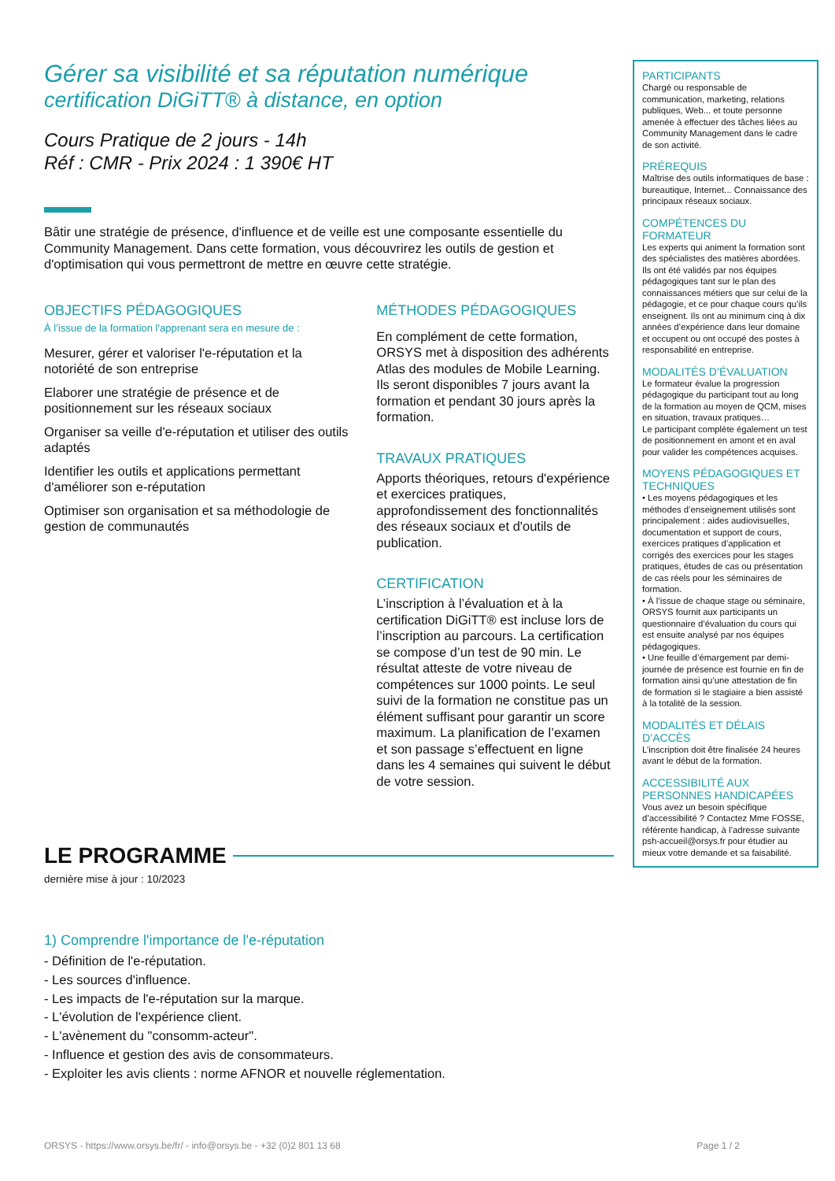Gérer sa visibilité et sa réputation numérique
certification DiGiTT® à distance, en option
Cours Pratique de 2 jours - 14h
Réf : CMR - Prix 2024 : 1 390€ HT
Bâtir une stratégie de présence, d'influence et de veille est une composante essentielle du Community Management. Dans cette formation, vous découvrirez les outils de gestion et d'optimisation qui vous permettront de mettre en œuvre cette stratégie.
OBJECTIFS PÉDAGOGIQUES
À l’issue de la formation l'apprenant sera en mesure de :
Mesurer, gérer et valoriser l'e-réputation et la notoriété de son entreprise
Elaborer une stratégie de présence et de positionnement sur les réseaux sociaux
Organiser sa veille d'e-réputation et utiliser des outils adaptés
Identifier les outils et applications permettant d'améliorer son e-réputation
Optimiser son organisation et sa méthodologie de gestion de communautés
MÉTHODES PÉDAGOGIQUES
En complément de cette formation, ORSYS met à disposition des adhérents Atlas des modules de Mobile Learning. Ils seront disponibles 7 jours avant la formation et pendant 30 jours après la formation.
TRAVAUX PRATIQUES
Apports théoriques, retours d'expérience et exercices pratiques, approfondissement des fonctionnalités des réseaux sociaux et d'outils de publication.
CERTIFICATION
L’inscription à l’évaluation et à la certification DiGiTT® est incluse lors de l’inscription au parcours. La certification se compose d’un test de 90 min. Le résultat atteste de votre niveau de compétences sur 1000 points. Le seul suivi de la formation ne constitue pas un élément suffisant pour garantir un score maximum. La planification de l’examen et son passage s’effectuent en ligne dans les 4 semaines qui suivent le début de votre session.
LE PROGRAMME
dernière mise à jour : 10/2023
1) Comprendre l'importance de l'e-réputation
- Définition de l'e-réputation.
- Les sources d'influence.
- Les impacts de l'e-réputation sur la marque.
- L'évolution de l'expérience client.
- L'avènement du "consomm-acteur".
- Influence et gestion des avis de consommateurs.
- Exploiter les avis clients : norme AFNOR et nouvelle réglementation.
PARTICIPANTS
Chargé ou responsable de communication, marketing, relations publiques, Web... et toute personne amenée à effectuer des tâches liées au Community Management dans le cadre de son activité.
PRÉREQUIS
Maîtrise des outils informatiques de base : bureautique, Internet... Connaissance des principaux réseaux sociaux.
COMPÉTENCES DU FORMATEUR
Les experts qui animent la formation sont des spécialistes des matières abordées. Ils ont été validés par nos équipes pédagogiques tant sur le plan des connaissances métiers que sur celui de la pédagogie, et ce pour chaque cours qu’ils enseignent. Ils ont au minimum cinq à dix années d’expérience dans leur domaine et occupent ou ont occupé des postes à responsabilité en entreprise.
MODALITÉS D’ÉVALUATION
Le formateur évalue la progression pédagogique du participant tout au long de la formation au moyen de QCM, mises en situation, travaux pratiques…
Le participant complète également un test de positionnement en amont et en aval pour valider les compétences acquises.
MOYENS PÉDAGOGIQUES ET TECHNIQUES
• Les moyens pédagogiques et les méthodes d’enseignement utilisés sont principalement : aides audiovisuelles, documentation et support de cours, exercices pratiques d’application et corrigés des exercices pour les stages pratiques, études de cas ou présentation de cas réels pour les séminaires de formation.
• À l’issue de chaque stage ou séminaire, ORSYS fournit aux participants un questionnaire d’évaluation du cours qui est ensuite analysé par nos équipes pédagogiques.
• Une feuille d’émargement par demi-journée de présence est fournie en fin de formation ainsi qu’une attestation de fin de formation si le stagiaire a bien assisté à la totalité de la session.
MODALITÉS ET DÉLAIS D’ACCÈS
L’inscription doit être finalisée 24 heures avant le début de la formation.
ACCESSIBILITÉ AUX PERSONNES HANDICAPÉES
Vous avez un besoin spécifique d’accessibilité ? Contactez Mme FOSSE, référente handicap, à l’adresse suivante psh-accueil@orsys.fr pour étudier au mieux votre demande et sa faisabilité.
ORSYS - https://www.orsys.be/fr/ - info@orsys.be - +32 (0)2 801 13 68 Page 1 / 2